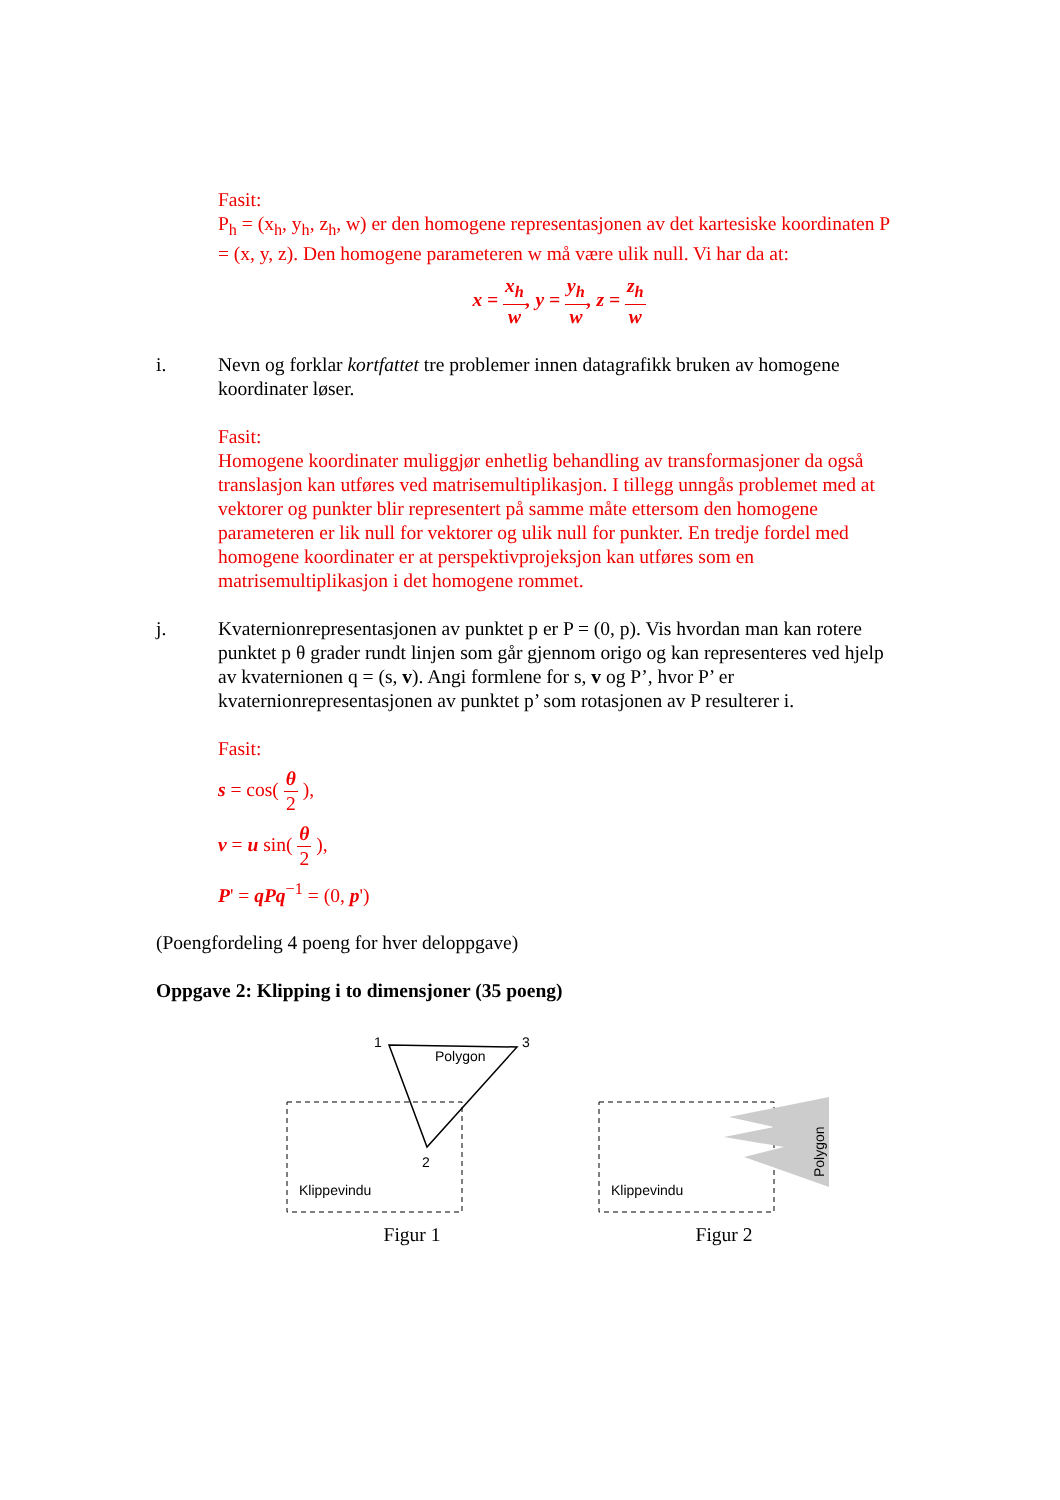Fasit:
P<sub>h</sub> = (x<sub>h</sub>, y<sub>h</sub>, z<sub>h</sub>, w) er den homogene representasjonen av det kartesiske koordinaten P = (x, y, z). Den homogene parameteren w må være ulik null. Vi har da at:
x = x<sub>h</sub> w, y = y<sub>h</sub> w, z = z<sub>h</sub> w
i. Nevn og forklar kortfattet tre problemer innen datagrafikk bruken av homogene koordinater løser.
Fasit:
Homogene koordinater muliggjør enhetlig behandling av transformasjoner da også translasjon kan utføres ved matrisemultiplikasjon. I tillegg unngås problemet med at vektorer og punkter blir representert på samme måte ettersom den homogene parameteren er lik null for vektorer og ulik null for punkter. En tredje fordel med homogene koordinater er at perspektivprojeksjon kan utføres som en matrisemultiplikasjon i det homogene rommet.
j. Kvaternionrepresentasjonen av punktet p er P = (0, p). Vis hvordan man kan rotere punktet p θ grader rundt linjen som går gjennom origo og kan representeres ved hjelp av kvaternionen q = (s, v). Angi formlene for s, v og P’, hvor P’ er kvaternionrepresentasjonen av punktet p’ som rotasjonen av P resulterer i.
Fasit:
s = cos( θ 2 ),
v = u sin( θ 2 ),
P' = qPq<sup>−1</sup> = (0, p')
(Poengfordeling 4 poeng for hver deloppgave)
Oppgave 2: Klipping i to dimensjoner (35 poeng)
1
3
2
Polygon
Klippevindu
Figur 1
Klippevindu
Polygon
Figur 2